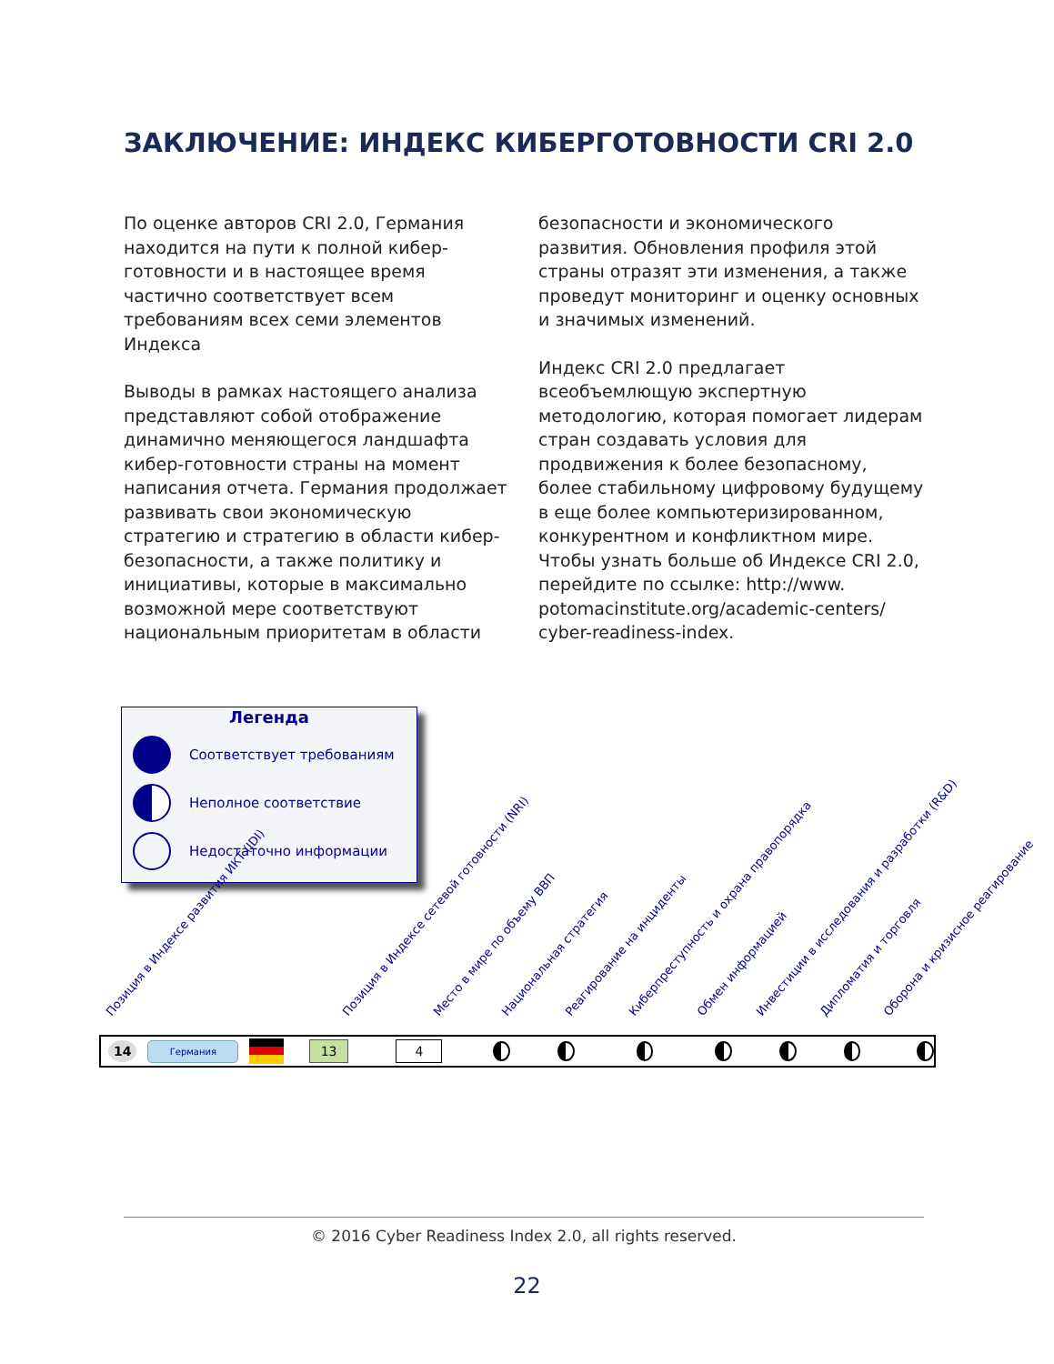ЗАКЛЮЧЕНИЕ: ИНДЕКС КИБЕРГОТОВНОСТИ CRI 2.0
По оценке авторов CRI 2.0, Германия находится на пути к полной кибер-готовности и в настоящее время частично соответствует всем требованиям всех семи элементов Индекса
Выводы в рамках настоящего анализа представляют собой отображение динамично меняющегося ландшафта кибер-готовности страны на момент написания отчета. Германия продолжает развивать свои экономическую стратегию и стратегию в области кибер-безопасности, а также политику и инициативы, которые в максимально возможной мере соответствуют национальным приоритетам в области
безопасности и экономического развития. Обновления профиля этой страны отразят эти изменения, а также проведут мониторинг и оценку основных и значимых изменений.
Индекс CRI 2.0 предлагает всеобъемлющую экспертную методологию, которая помогает лидерам стран создавать условия для продвижения к более безопасному, более стабильному цифровому будущему в еще более компьютеризированном, конкурентном и конфликтном мире. Чтобы узнать больше об Индексе CRI 2.0, перейдите по ссылке: http://www. potomacinstitute.org/academic-centers/ cyber-readiness-index.
Легенда
Соответствует требованиям
Неполное соответствие
Недостаточно информации
Позиция в Индексе развития ИКТ (IDI) Позиция в Индексе сетевой готовности (NRI) Место в мире по объему ВВП Национальная стратегия Реагирование на инциденты Киберпреступность и охрана правопорядка Обмен информацией Инвестиции в исследования и разработки (R&D) Дипломатия и торговля Оборона и кризисное реагирование
14 Германия 13 4
© 2016 Cyber Readiness Index 2.0, all rights reserved.
22